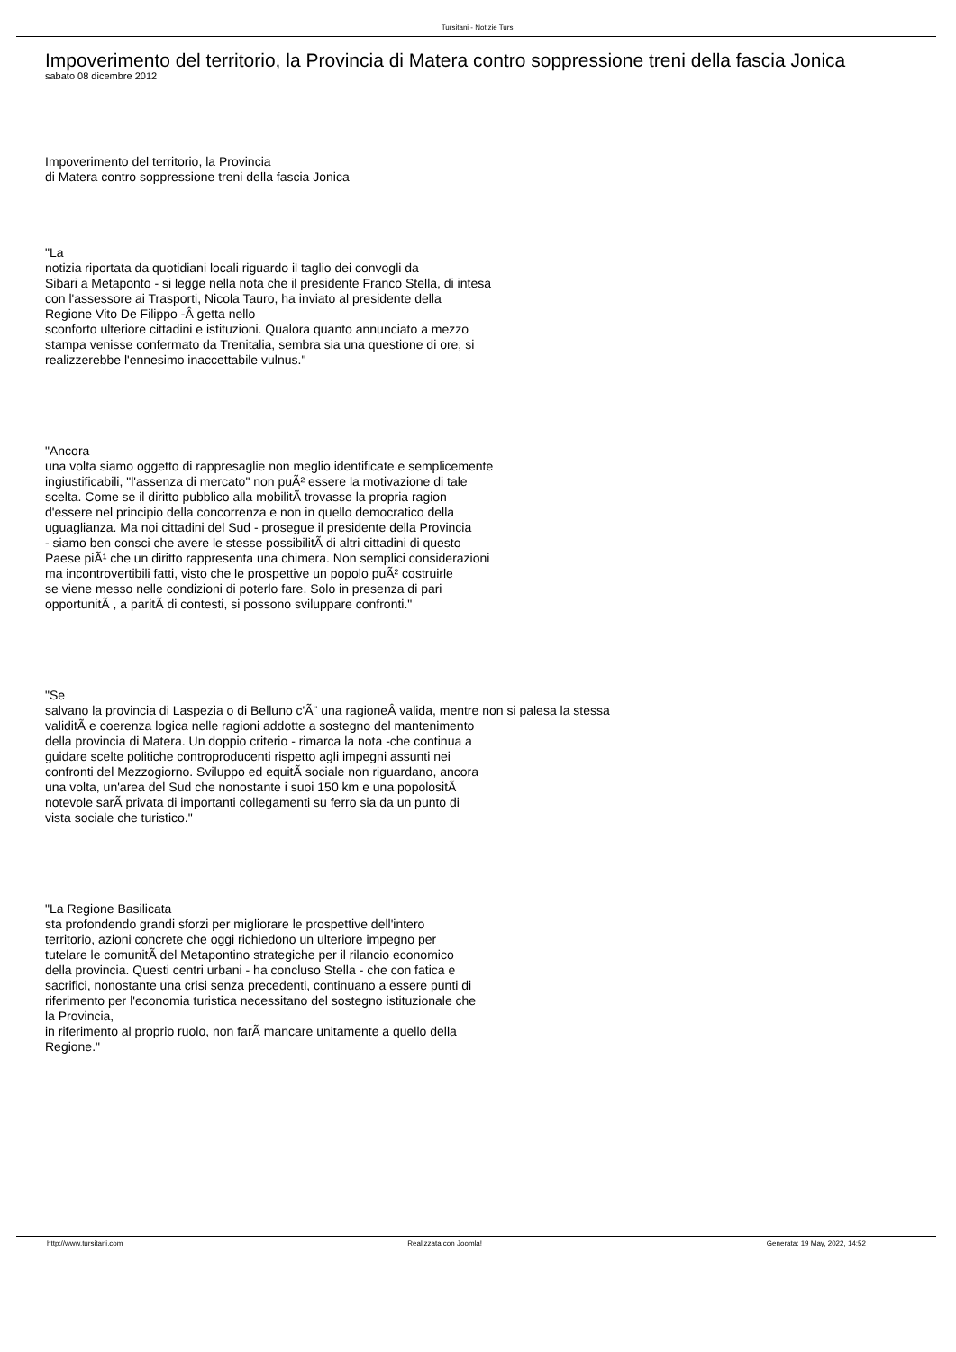Tursitani - Notizie Tursi
Impoverimento del territorio, la Provincia di Matera contro soppressione treni della fascia Jonica
sabato 08 dicembre 2012
Impoverimento del territorio, la Provincia
di Matera contro soppressione treni della fascia Jonica
"La
notizia riportata da quotidiani locali riguardo il taglio dei convogli da
Sibari a Metaponto - si legge nella nota che il presidente Franco Stella, di intesa
con l'assessore ai Trasporti, Nicola Tauro, ha inviato al presidente della
Regione Vito De Filippo -Â getta nello
sconforto ulteriore cittadini e istituzioni. Qualora quanto annunciato a mezzo
stampa venisse confermato da Trenitalia, sembra sia una questione di ore, si
realizzerebbe l'ennesimo inaccettabile vulnus."
"Ancora
una volta siamo oggetto di rappresaglie non meglio identificate e semplicemente
ingiustificabili, "l'assenza di mercato" non puÃ² essere la motivazione di tale
scelta. Come se il diritto pubblico alla mobilitÃ trovasse la propria ragion
d'essere nel principio della concorrenza e non in quello democratico della
uguaglianza. Ma noi cittadini del Sud - prosegue il presidente della Provincia
- siamo ben consci che avere le stesse possibilitÃ di altri cittadini di questo
Paese piÃ¹ che un diritto rappresenta una chimera. Non semplici considerazioni
ma incontrovertibili fatti, visto che le prospettive un popolo puÃ² costruirle
se viene messo nelle condizioni di poterlo fare. Solo in presenza di pari
opportunitÃ , a paritÃ di contesti, si possono sviluppare confronti."
"Se
salvano la provincia di Laspezia o di Belluno c'Ã¨ una ragioneÂ valida, mentre non si palesa la stessa
validitÃ e coerenza logica nelle ragioni addotte a sostegno del mantenimento
della provincia di Matera. Un doppio criterio - rimarca la nota -che continua a
guidare scelte politiche controproducenti rispetto agli impegni assunti nei
confronti del Mezzogiorno. Sviluppo ed equitÃ sociale non riguardano, ancora
una volta, un'area del Sud che nonostante i suoi 150 km e una popolositÃ
notevole sarÃ privata di importanti collegamenti su ferro sia da un punto di
vista sociale che turistico."
"La Regione Basilicata
sta profondendo grandi sforzi per migliorare le prospettive dell'intero
territorio, azioni concrete che oggi richiedono un ulteriore impegno per
tutelare le comunitÃ del Metapontino strategiche per il rilancio economico
della provincia. Questi centri urbani - ha concluso Stella - che con fatica e
sacrifici, nonostante una crisi senza precedenti, continuano a essere punti di
riferimento per l'economia turistica necessitano del sostegno istituzionale che
la Provincia,
in riferimento al proprio ruolo, non farÃ mancare unitamente a quello della
Regione."
http://www.tursitani.com Realizzata con Joomla! Generata: 19 May, 2022, 14:52